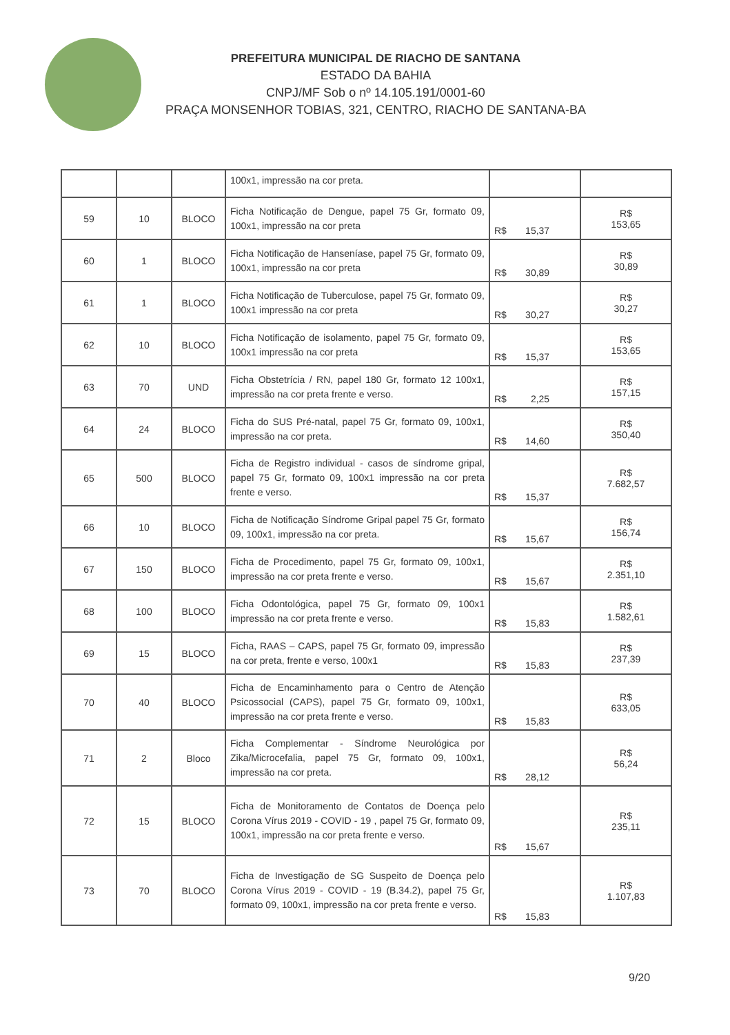PREFEITURA MUNICIPAL DE RIACHO DE SANTANA
ESTADO DA BAHIA
CNPJ/MF Sob o nº 14.105.191/0001-60
PRAÇA MONSENHOR TOBIAS, 321, CENTRO, RIACHO DE SANTANA-BA
| | | | 100x1, impressão na cor preta. | | |
| 59 | 10 | BLOCO | Ficha Notificação de Dengue, papel 75 Gr, formato 09, 100x1, impressão na cor preta | R$ 15,37 | R$ 153,65 |
| 60 | 1 | BLOCO | Ficha Notificação de Hanseníase, papel 75 Gr, formato 09, 100x1, impressão na cor preta | R$ 30,89 | R$ 30,89 |
| 61 | 1 | BLOCO | Ficha Notificação de Tuberculose, papel 75 Gr, formato 09, 100x1 impressão na cor preta | R$ 30,27 | R$ 30,27 |
| 62 | 10 | BLOCO | Ficha Notificação de isolamento, papel 75 Gr, formato 09, 100x1 impressão na cor preta | R$ 15,37 | R$ 153,65 |
| 63 | 70 | UND | Ficha Obstetrícia / RN, papel 180 Gr, formato 12 100x1, impressão na cor preta frente e verso. | R$ 2,25 | R$ 157,15 |
| 64 | 24 | BLOCO | Ficha do SUS Pré-natal, papel 75 Gr, formato 09, 100x1, impressão na cor preta. | R$ 14,60 | R$ 350,40 |
| 65 | 500 | BLOCO | Ficha de Registro individual - casos de síndrome gripal, papel 75 Gr, formato 09, 100x1 impressão na cor preta frente e verso. | R$ 15,37 | R$ 7.682,57 |
| 66 | 10 | BLOCO | Ficha de Notificação Síndrome Gripal papel 75 Gr, formato 09, 100x1, impressão na cor preta. | R$ 15,67 | R$ 156,74 |
| 67 | 150 | BLOCO | Ficha de Procedimento, papel 75 Gr, formato 09, 100x1, impressão na cor preta frente e verso. | R$ 15,67 | R$ 2.351,10 |
| 68 | 100 | BLOCO | Ficha Odontológica, papel 75 Gr, formato 09, 100x1 impressão na cor preta frente e verso. | R$ 15,83 | R$ 1.582,61 |
| 69 | 15 | BLOCO | Ficha, RAAS – CAPS, papel 75 Gr, formato 09, impressão na cor preta, frente e verso, 100x1 | R$ 15,83 | R$ 237,39 |
| 70 | 40 | BLOCO | Ficha de Encaminhamento para o Centro de Atenção Psicossocial (CAPS), papel 75 Gr, formato 09, 100x1, impressão na cor preta frente e verso. | R$ 15,83 | R$ 633,05 |
| 71 | 2 | Bloco | Ficha Complementar - Síndrome Neurológica por Zika/Microcefalia, papel 75 Gr, formato 09, 100x1, impressão na cor preta. | R$ 28,12 | R$ 56,24 |
| 72 | 15 | BLOCO | Ficha de Monitoramento de Contatos de Doença pelo Corona Vírus 2019 - COVID - 19 , papel 75 Gr, formato 09, 100x1, impressão na cor preta frente e verso. | R$ 15,67 | R$ 235,11 |
| 73 | 70 | BLOCO | Ficha de Investigação de SG Suspeito de Doença pelo Corona Vírus 2019 - COVID - 19 (B.34.2), papel 75 Gr, formato 09, 100x1, impressão na cor preta frente e verso. | R$ 15,83 | R$ 1.107,83 |
9/20